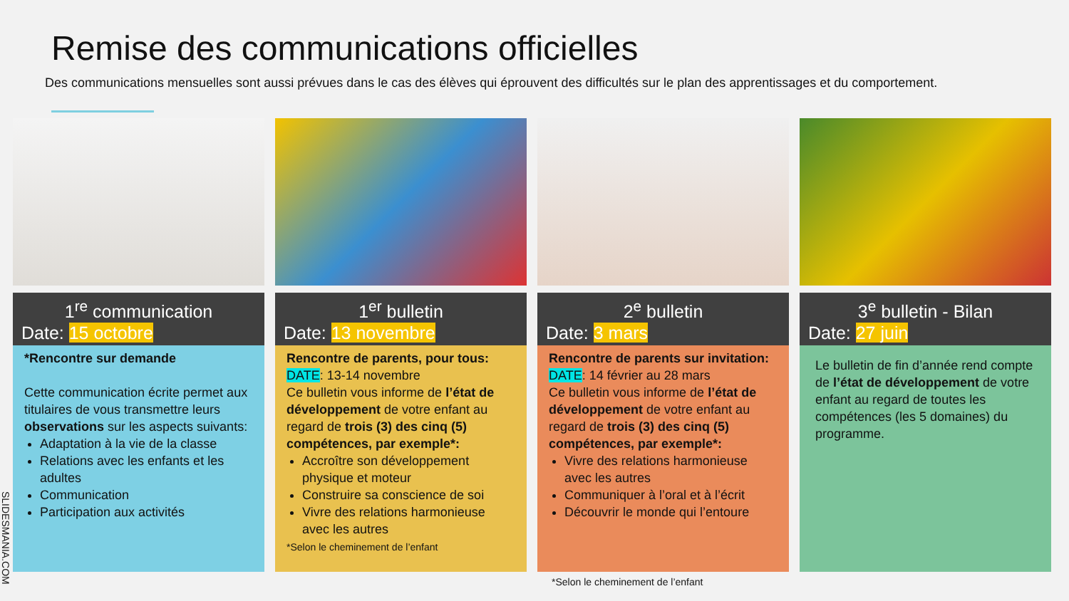Remise des communications officielles
Des communications mensuelles sont aussi prévues dans le cas des élèves qui éprouvent des difficultés sur le plan des apprentissages et du comportement.
1<sup>re</sup> communication
Date: 15 octobre
*Rencontre sur demande
Cette communication écrite permet aux titulaires de vous transmettre leurs observations sur les aspects suivants:
Adaptation à la vie de la classe
Relations avec les enfants et les adultes
Communication
Participation aux activités
1<sup>er</sup> bulletin
Date: 13 novembre
Rencontre de parents, pour tous:
DATE: 13-14 novembre
Ce bulletin vous informe de l’état de développement de votre enfant au regard de trois (3) des cinq (5) compétences, par exemple*:
Accroître son développement physique et moteur
Construire sa conscience de soi
Vivre des relations harmonieuse avec les autres
*Selon le cheminement de l’enfant
2<sup>e</sup> bulletin
Date: 3 mars
Rencontre de parents sur invitation:
DATE: 14 février au 28 mars
Ce bulletin vous informe de l’état de développement de votre enfant au regard de trois (3) des cinq (5) compétences, par exemple*:
Vivre des relations harmonieuse avec les autres
Communiquer à l’oral et à l’écrit
Découvrir le monde qui l’entoure
*Selon le cheminement de l’enfant
3<sup>e</sup> bulletin - Bilan
Date: 27 juin
Le bulletin de fin d’année rend compte de l’état de développement de votre enfant au regard de toutes les compétences (les 5 domaines) du programme.
SLIDESMANIA.COM